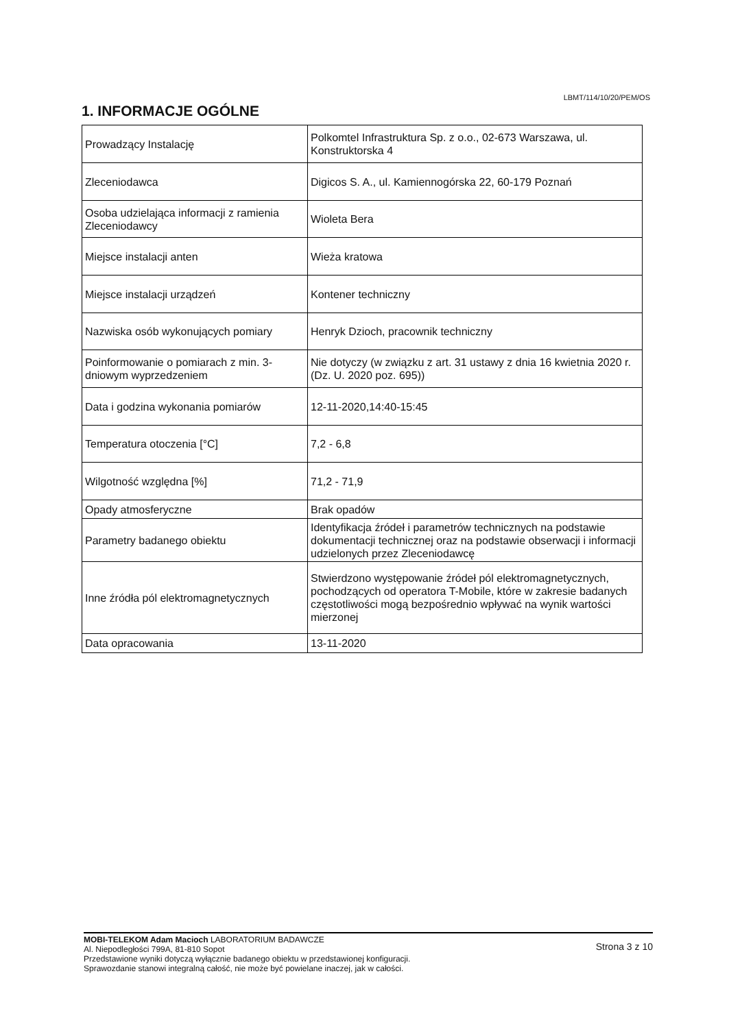LBMT/114/10/20/PEM/OS
1. INFORMACJE OGÓLNE
| Prowadzący Instalację | Polkomtel Infrastruktura Sp. z o.o., 02-673 Warszawa, ul. Konstruktorska 4 |
| Zleceniodawca | Digicos S. A., ul. Kamiennogórska 22, 60-179 Poznań |
| Osoba udzielająca informacji z ramienia Zleceniodawcy | Wioleta Bera |
| Miejsce instalacji anten | Wieża kratowa |
| Miejsce instalacji urządzeń | Kontener techniczny |
| Nazwiska osób wykonujących pomiary | Henryk Dzioch, pracownik techniczny |
| Poinformowanie o pomiarach z min. 3-dniowym wyprzedzeniem | Nie dotyczy (w związku z art. 31 ustawy z dnia 16 kwietnia 2020 r. (Dz. U. 2020 poz. 695)) |
| Data i godzina wykonania pomiarów | 12-11-2020,14:40-15:45 |
| Temperatura otoczenia [°C] | 7,2 - 6,8 |
| Wilgotność względna [%] | 71,2 - 71,9 |
| Opady atmosferyczne | Brak opadów |
| Parametry badanego obiektu | Identyfikacja źródeł i parametrów technicznych na podstawie dokumentacji technicznej oraz na podstawie obserwacji i informacji udzielonych przez Zleceniodawcę |
| Inne źródła pól elektromagnetycznych | Stwierdzono występowanie źródeł pól elektromagnetycznych, pochodzących od operatora T-Mobile, które w zakresie badanych częstotliwości mogą bezpośrednio wpływać na wynik wartości mierzonej |
| Data opracowania | 13-11-2020 |
MOBI-TELEKOM Adam Macioch LABORATORIUM BADAWCZE
Al. Niepodległości 799A, 81-810 Sopot
Przedstawione wyniki dotyczą wyłącznie badanego obiektu w przedstawionej konfiguracji.
Sprawozdanie stanowi integralną całość, nie może być powielane inaczej, jak w całości.
Strona 3 z 10